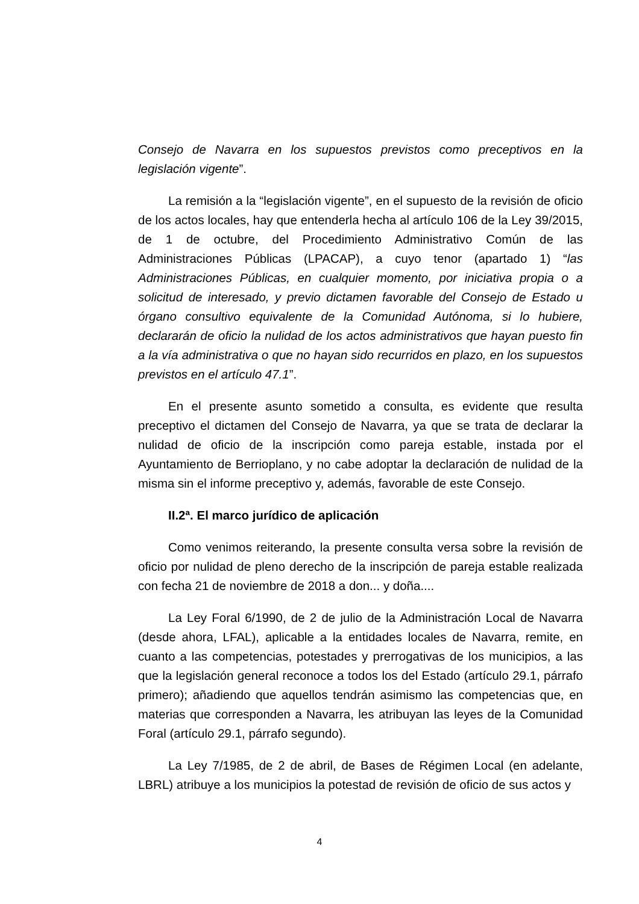Consejo de Navarra en los supuestos previstos como preceptivos en la legislación vigente”.
La remisión a la “legislación vigente”, en el supuesto de la revisión de oficio de los actos locales, hay que entenderla hecha al artículo 106 de la Ley 39/2015, de 1 de octubre, del Procedimiento Administrativo Común de las Administraciones Públicas (LPACAP), a cuyo tenor (apartado 1) “las Administraciones Públicas, en cualquier momento, por iniciativa propia o a solicitud de interesado, y previo dictamen favorable del Consejo de Estado u órgano consultivo equivalente de la Comunidad Autónoma, si lo hubiere, declararán de oficio la nulidad de los actos administrativos que hayan puesto fin a la vía administrativa o que no hayan sido recurridos en plazo, en los supuestos previstos en el artículo 47.1”.
En el presente asunto sometido a consulta, es evidente que resulta preceptivo el dictamen del Consejo de Navarra, ya que se trata de declarar la nulidad de oficio de la inscripción como pareja estable, instada por el Ayuntamiento de Berrioplano, y no cabe adoptar la declaración de nulidad de la misma sin el informe preceptivo y, además, favorable de este Consejo.
II.2ª. El marco jurídico de aplicación
Como venimos reiterando, la presente consulta versa sobre la revisión de oficio por nulidad de pleno derecho de la inscripción de pareja estable realizada con fecha 21 de noviembre de 2018 a don... y doña....
La Ley Foral 6/1990, de 2 de julio de la Administración Local de Navarra (desde ahora, LFAL), aplicable a la entidades locales de Navarra, remite, en cuanto a las competencias, potestades y prerrogativas de los municipios, a las que la legislación general reconoce a todos los del Estado (artículo 29.1, párrafo primero); añadiendo que aquellos tendrán asimismo las competencias que, en materias que corresponden a Navarra, les atribuyan las leyes de la Comunidad Foral (artículo 29.1, párrafo segundo).
La Ley 7/1985, de 2 de abril, de Bases de Régimen Local (en adelante, LBRL) atribuye a los municipios la potestad de revisión de oficio de sus actos y
4